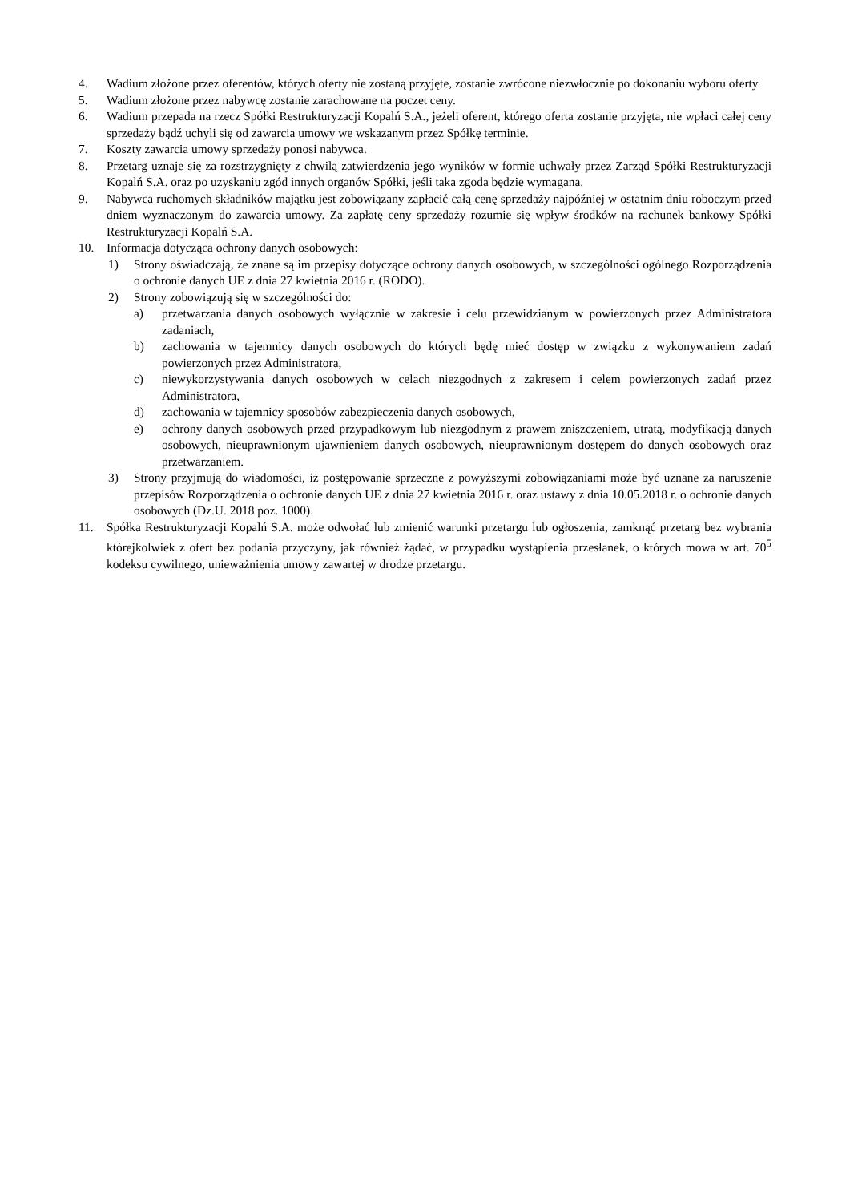4. Wadium złożone przez oferentów, których oferty nie zostaną przyjęte, zostanie zwrócone niezwłocznie po dokonaniu wyboru oferty.
5. Wadium złożone przez nabywcę zostanie zarachowane na poczet ceny.
6. Wadium przepada na rzecz Spółki Restrukturyzacji Kopalń S.A., jeżeli oferent, którego oferta zostanie przyjęta, nie wpłaci całej ceny sprzedaży bądź uchyli się od zawarcia umowy we wskazanym przez Spółkę terminie.
7. Koszty zawarcia umowy sprzedaży ponosi nabywca.
8. Przetarg uznaje się za rozstrzygnięty z chwilą zatwierdzenia jego wyników w formie uchwały przez Zarząd Spółki Restrukturyzacji Kopalń S.A. oraz po uzyskaniu zgód innych organów Spółki, jeśli taka zgoda będzie wymagana.
9. Nabywca ruchomych składników majątku jest zobowiązany zapłacić całą cenę sprzedaży najpóźniej w ostatnim dniu roboczym przed dniem wyznaczonym do zawarcia umowy. Za zapłatę ceny sprzedaży rozumie się wpływ środków na rachunek bankowy Spółki Restrukturyzacji Kopalń S.A.
10. Informacja dotycząca ochrony danych osobowych:
1) Strony oświadczają, że znane są im przepisy dotyczące ochrony danych osobowych, w szczególności ogólnego Rozporządzenia o ochronie danych UE z dnia 27 kwietnia 2016 r. (RODO).
2) Strony zobowiązują się w szczególności do:
a) przetwarzania danych osobowych wyłącznie w zakresie i celu przewidzianym w powierzonych przez Administratora zadaniach,
b) zachowania w tajemnicy danych osobowych do których będę mieć dostęp w związku z wykonywaniem zadań powierzonych przez Administratora,
c) niewykorzystywania danych osobowych w celach niezgodnych z zakresem i celem powierzonych zadań przez Administratora,
d) zachowania w tajemnicy sposobów zabezpieczenia danych osobowych,
e) ochrony danych osobowych przed przypadkowym lub niezgodnym z prawem zniszczeniem, utratą, modyfikacją danych osobowych, nieuprawnionym ujawnieniem danych osobowych, nieuprawnionym dostępem do danych osobowych oraz przetwarzaniem.
3) Strony przyjmują do wiadomości, iż postępowanie sprzeczne z powyższymi zobowiązaniami może być uznane za naruszenie przepisów Rozporządzenia o ochronie danych UE z dnia 27 kwietnia 2016 r. oraz ustawy z dnia 10.05.2018 r. o ochronie danych osobowych (Dz.U. 2018 poz. 1000).
11. Spółka Restrukturyzacji Kopalń S.A. może odwołać lub zmienić warunki przetargu lub ogłoszenia, zamknąć przetarg bez wybrania którejkolwiek z ofert bez podania przyczyny, jak również żądać, w przypadku wystąpienia przesłanek, o których mowa w art. 70<sup>5</sup> kodeksu cywilnego, unieważnienia umowy zawartej w drodze przetargu.